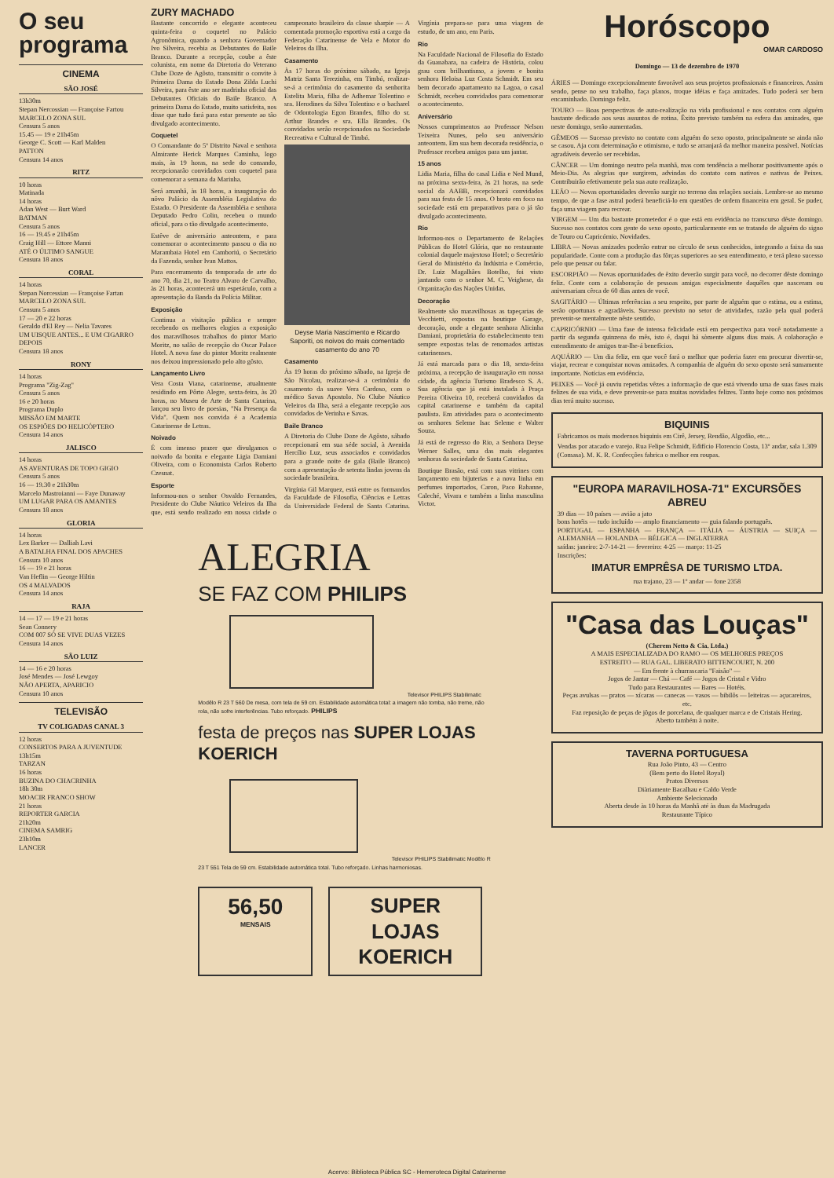O seu programa
CINEMA
SÃO JOSÉ
13h30m
Stepan Nercossian — Françoise Fartou
MARCELO ZONA SUL
Censura 5 anos
15.45 — 19 e 21h45m
George C. Scott — Karl Malden
PATTON
Censura 14 anos
RITZ
10 horas
Matinada
14 horas
Adan West — Burt Ward
BATMAN
Censura 5 anos
16 — 19.45 e 21h45m
Craig Hill — Ettore Manni
ATÉ O ÚLTIMO SANGUE
Censura 18 anos
CORAL
14 horas
Stepan Norcessian — Françoise Fartan
MARCELO ZONA SUL
Censura 5 anos
17 — 20 e 22 horas
Geraldo d'El Rey — Nelia Tavares
UM UISQUE ANTES... E UM CIGARRO DEPOIS
Censura 18 anos
RONY
14 horas
Programa "Zig-Zag"
Censura 5 anos
16 e 20 horas
Programa Duplo
MISSÃO EM MARTE
OS ESPIÕES DO HELICÓPTERO
Censura 14 anos
JALISCO
14 horas
AS AVENTURAS DE TOPO GIGIO
Censura 5 anos
16 — 19.30 e 21h30m
Marcelo Mastroianni — Faye Dunaway
UM LUGAR PARA OS AMANTES
Censura 18 anos
GLORIA
14 horas
Lex Barker — Dalliah Lavi
A BATALHA FINAL DOS APACHES
Censura 10 anos
16 — 19 e 21 horas
Van Heflin — George Hiltin
OS 4 MALVADOS
Censura 14 anos
RAJA
14 — 17 — 19 e 21 horas
Sean Connery
COM 007 SÓ SE VIVE DUAS VEZES
Censura 14 anos
SÃO LUIZ
14 — 16 e 20 horas
José Mendes — José Lewgoy
NÃO APERTA, APARICIO
Censura 10 anos
TELEVISÃO
TV COLIGADAS CANAL 3
12 horas
CONSERTOS PARA A JUVENTUDE
13h15m
TARZAN
16 horas
BUZINA DO CHACRINHA
18h 30m
MOACIR FRANCO SHOW
21 horas
REPORTER GARCIA
21h20m
CINEMA SAMRIG
23h10m
LANCER
ZURY MACHADO
Bastante concorrido e elegante aconteceu quinta-feira o coquetel no Palácio Agronômica, quando a senhora Governador Ivo Silveira, recebia as Debutantes do Baile Branco. Durante a recepção, coube a êste colunista, em nome da Diretoria do Veterano Clube Doze de Agôsto, transmitir o convite à Primeira Dama do Estado Dona Zilda Luchi Silveira, para êste ano ser madrinha oficial das Debutantes Oficiais do Baile Branco. A primeira Dama do Estado, muito satisfeita, nos disse que tudo fará para estar presente ao tão divulgado acontecimento.
Coquetel
O Comandante do 5º Distrito Naval e senhora Almirante Herick Marques Caminha, logo mais, às 19 horas, na sede do comando, recepcionarão convidados com coquetel para comemorar a semana da Marinha.
Será amanhã, às 18 horas, a inauguração do nôvo Palácio da Assembléia Legislativa do Estado. O Presidente da Assembléia e senhora Deputado Pedro Colin, recebeu o mundo oficial, para o tão divulgado acontecimento.
Estêve de aniversário anteontem, e para comemorar o acontecimento passou o dia no Marambaia Hotel em Camboriú, o Secretário da Fazenda, senhor Ivan Mattos.
Para encerramento da temporada de arte do ano 70, dia 21, no Teatro Alvaro de Carvalho, às 21 horas, acontecerá um espetáculo, com a apresentação da Banda da Polícia Militar.
Exposição
Continua a visitação pública e sempre recebendo os melhores elogios a exposição dos maravilhosos trabalhos do pintor Mario Moritz, no salão de recepção do Oscar Palace Hotel. A nova fase do pintor Moritz realmente nos deixou impressionado pelo alto gôsto.
Lançamento Livro
Vera Costa Viana, catarinense, atualmente residindo em Pôrto Alegre, sexta-feira, às 20 horas, no Museu de Arte de Santa Catarina, lançou seu livro de poesias, "Na Presença da Vida". Quem nos convida é a Academia Catarinense de Letras.
Noivado
É com imenso prazer que divulgamos o noivado da bonita e elegante Ligia Damiani Oliveira, com o Economista Carlos Roberto Czesnat.
Esporte
Informou-nos o senhor Osvaldo Fernandes, Presidente do Clube Náutico Veleiros da Ilha que, está sendo realizado em nossa cidade o campeonato brasileiro da classe sharpie — A comentada promoção esportiva está a cargo da Federação Catarinense de Vela e Motor do Veleiros da Ilha.
Casamento
Às 17 horas do próximo sábado, na Igreja Matriz Santa Terezinha, em Timbó, realizar-se-á a cerimônia do casamento da senhorita Estelita Maria, filha de Adhemar Tolentino e sra. Herodines da Silva Tolentino e o bacharel de Odontologia Egon Brandes, filho do sr. Arthur Brandes e sra. Ella Brandes. Os convidados serão recepcionados na Sociedade Recreativa e Cultural de Timbó.
Deyse Maria Nascimento e Ricardo Saporiti, os noivos do mais comentado casamento do ano 70
Casamento
Às 19 horas do próximo sábado, na Igreja de São Nicolau, realizar-se-á a cerimônia do casamento da suave Vera Cardoso, com o médico Savas Apostolo. No Clube Náutico Veleiros da Ilha, será a elegante recepção aos convidados de Verinha e Savas.
Baile Branco
A Diretoria do Clube Doze de Agôsto, sábado recepcionará em sua séde social, à Avenida Hercílio Luz, seus associados e convidados para a grande noite de gala (Baile Branco) com a apresentação de setenta lindas jovens da sociedade brasileira.
Virgínia Gil Marquez, está entre os formandos da Faculdade de Filosofia, Ciências e Letras da Universidade Federal de Santa Catarina. Virgínia prepara-se para uma viagem de estudo, de um ano, em Paris.
Rio
Na Faculdade Nacional de Filosofia do Estado da Guanabara, na cadeira de História, colou grau com brilhantismo, a jovem e bonita senhora Heloisa Luz Costa Schmidt. Em seu bem decorado apartamento na Lagoa, o casal Schmidt, recebeu convidados para comemorar o acontecimento.
Aniversário
Nossos cumprimentos ao Professor Nelson Teixeira Nunes, pelo seu aniversário anteontem. Em sua bem decorada residência, o Professor recebeu amigos para um jantar.
15 anos
Lidia Maria, filha do casal Lidia e Ned Mund, na próxima sexta-feira, às 21 horas, na sede social da AABB, recepcionará convidados para sua festa de 15 anos. O broto em foco na sociedade está em preparativos para o já tão divulgado acontecimento.
Rio
Informou-nos o Departamento de Relações Públicas do Hotel Glória, que no restaurante colonial daquele majestoso Hotel; o Secretário Geral do Ministério da Indústria e Comércio, Dr. Luiz Magalhães Botelho, foi visto jantando com o senhor M. C. Veighese, da Organização das Nações Unidas.
Decoração
Realmente são maravilhosas as tapeçarias de Vecchietti, expostas na boutique Garage, decoração, onde a elegante senhora Alicinha Damiani, proprietária do estabelecimento tem sempre expostas telas de renomados artistas catarinenses.
Já está marcada para o dia 18, sexta-feira próxima, a recepção de inauguração em nossa cidade, da agência Turismo Bradesco S. A. Sua agência que já está instalada à Praça Pereira Oliveira 10, receberá convidados da capital catarinense e também da capital paulista. Em atividades para o acontecimento os senhores Seleme Isac Seleme e Walter Souza.
Já está de regresso do Rio, a Senhora Deyse Werner Salles, uma das mais elegantes senhoras da sociedade de Santa Catarina.
Boutique Brasão, está com suas vitrines com lançamento em bijuterias e a nova linha em perfumes importados, Caron, Paco Rabanne, Caleché, Vivara e também a linha masculina Victor.
ALEGRIA
SE FAZ COM PHILIPS
Televisor PHILIPS Stabilimatic Modêlo R 23 T 560 De mesa, com tela de 59 cm. Estabilidade automática total: a imagem não tomba, não treme, não rola, não sofre interferências. Tubo reforçado. PHILIPS
festa de preços nas SUPER LOJAS KOERICH
Televisor PHILIPS Stabilimatic Modêlo R 23 T 551 Tela de 59 cm. Estabilidade automática total. Tubo reforçado. Linhas harmoniosas.
56,50
MENSAIS
SUPER LOJAS KOERICH
Horóscopo
OMAR CARDOSO
Domingo — 13 de dezembro de 1970
ÁRIES — Domingo excepcionalmente favorável aos seus projetos profissionais e financeiros. Assim sendo, pense no seu trabalho, faça planos, troque idéias e faça amizades. Tudo poderá ser bem encaminhado. Domingo feliz.
TOURO — Boas perspectivas de auto-realização na vida profissional e nos contatos com alguém bastante dedicado aos seus assuntos de rotina. Êxito previsto também na esfera das amizades, que neste domingo, serão aumentadas.
GÊMEOS — Sucesso previsto no contato com alguém do sexo oposto, principalmente se ainda não se casou. Aja com determinação e otimismo, e tudo se arranjará da melhor maneira possível. Notícias agradáveis deverão ser recebidas.
CÂNCER — Um domingo neutro pela manhã, mas com tendência a melhorar positivamente após o Meio-Dia. As alegrias que surgirem, advindas do contato com nativos e nativas de Peixes. Contribuirão efetivamente pela sua auto realização.
LEÃO — Novas oportunidades deverão surgir no terreno das relações sociais. Lembre-se ao mesmo tempo, de que a fase astral poderá beneficiá-lo em questões de ordem financeira em geral. Se puder, faça uma viagem para recrear.
VIRGEM — Um dia bastante prometedor é o que está em evidência no transcurso dêste domingo. Sucesso nos contatos com gente do sexo oposto, particularmente em se tratando de alguém do signo de Touro ou Capricórnio. Novidades.
LIBRA — Novas amizades poderão entrar no círculo de seus conhecidos, integrando a faixa da sua popularidade. Conte com a produção das fôrças superiores ao seu entendimento, e terá pleno sucesso pelo que pensar ou falar.
ESCORPIÃO — Novas oportunidades de êxito deverão surgir para você, no decorrer dêste domingo feliz. Conte com a colaboração de pessoas amigas especialmente daquêles que nasceram ou aniversariam cêrca de 60 dias antes de você.
SAGITÁRIO — Últimas referências a seu respeito, por parte de alguém que o estima, ou a estima, serão oportunas e agradáveis. Sucesso previsto no setor de atividades, razão pela qual poderá prevenir-se mentalmente nêste sentido.
CAPRICÓRNIO — Uma fase de intensa felicidade está em perspectiva para você notadamente a partir da segunda quinzena do mês, isto é, daqui há sòmente alguns dias mais. A colaboração e entendimento de amigos trar-lhe-á benefícios.
AQUÁRIO — Um dia feliz, em que você fará o melhor que poderia fazer em procurar divertir-se, viajar, recrear e conquistar novas amizades. A companhia de alguém do sexo oposto será sumamente importante. Notícias em evidência.
PEIXES — Você já ouviu repetidas vêzes a informação de que está vivendo uma de suas fases mais felizes de sua vida, e deve prevenir-se para muitas novidades felizes. Tanto hoje como nos próximos dias terá muito sucesso.
BIQUINIS
Fabricamos os mais modernos biquinis em Cirê, Jersey, Rendão, Algodão, etc...
Vendas por atacado e varejo. Rua Felipe Schmidt, Edifício Florencio Costa, 13º andar, sala 1.309 (Comasa). M. K. R. Confecções fabrica o melhor em roupas.
"EUROPA MARAVILHOSA-71" EXCURSÕES ABREU
39 dias — 10 países — avião a jato
bons hotéis — tudo incluído — amplo financiamento — guia falando português.
PORTUGAL — ESPANHA — FRANÇA — ITÁLIA — ÁUSTRIA — SUIÇA — ALEMANHA — HOLANDA — BÉLGICA — INGLATERRA
saídas: janeiro: 2-7-14-21 — fevereiro: 4-25 — março: 11-25
Inscrições:
IMATUR EMPRÊSA DE TURISMO LTDA.
rua trajano, 23 — 1º andar — fone 2358
"Casa das Louças"
(Cherem Netto & Cia. Ltda.)
A MAIS ESPECIALIZADA DO RAMO — OS MELHORES PREÇOS
ESTREITO — RUA GAL. LIBERATO BITTENCOURT, N. 200
— Em frente à churrascaria "Faisão" —
Jogos de Jantar — Chá — Café — Jogos de Cristal e Vidro
Tudo para Restaurantes — Bares — Hotéis.
Peças avulsas — pratos — xícaras — canecas — vasos — bibilôs — leiteiras — açucareiros, etc.
Faz reposição de peças de jôgos de porcelana, de qualquer marca e de Cristais Hering.
Aberto também à noite.
TAVERNA PORTUGUESA
Rua João Pinto, 43 — Centro
(Bem perto do Hotel Royal)
Pratos Diversos
Diàriamente Bacalhau e Caldo Verde
Ambiente Selecionado
Aberta desde às 10 horas da Manhã até às duas da Madrugada
Restaurante Típico
Acervo: Biblioteca Pública SC - Hemeroteca Digital Catarinense